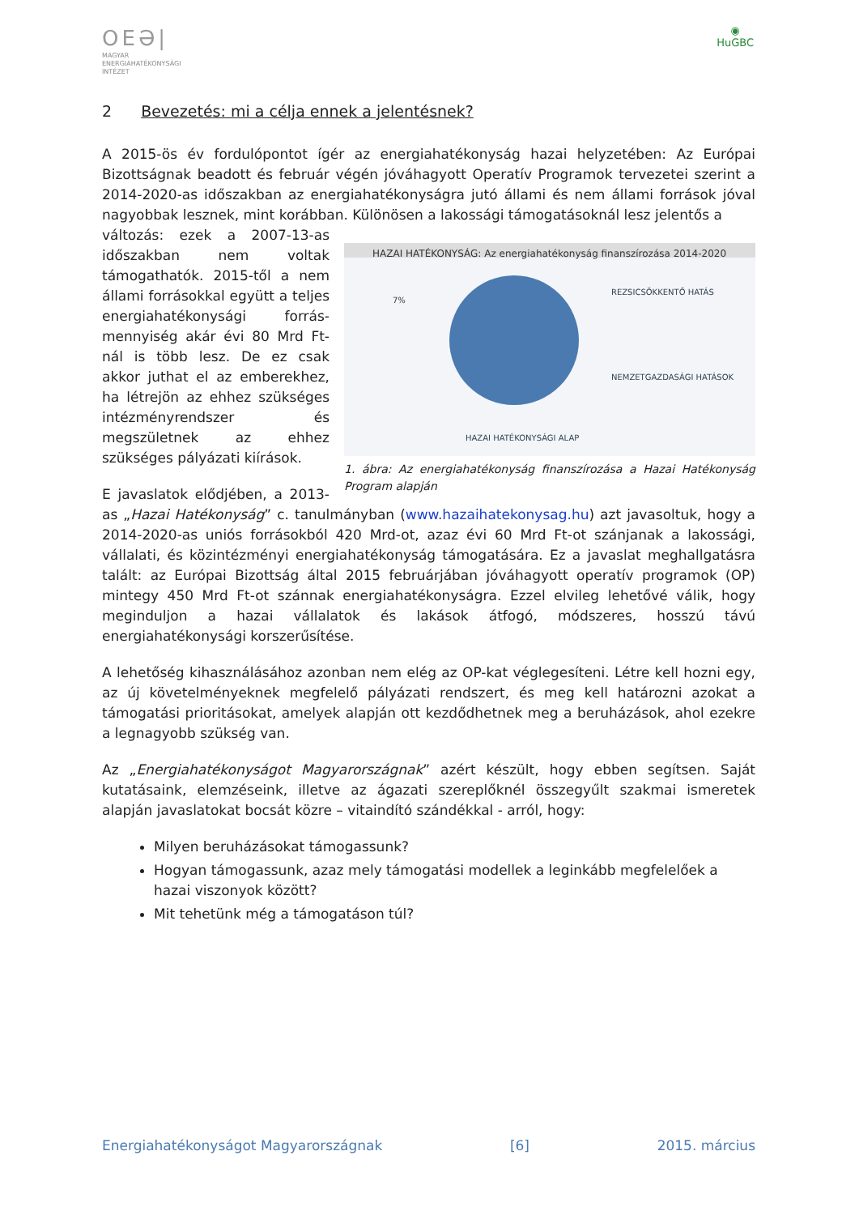OEƏ|
MAGYAR
ENERGIAHATÉKONYSÁGI
INTÉZET
◉
HuGBC
2 Bevezetés: mi a célja ennek a jelentésnek?
A 2015-ös év fordulópontot ígér az energiahatékonyság hazai helyzetében: Az Európai Bizottságnak beadott és február végén jóváhagyott Operatív Programok tervezetei szerint a 2014-2020-as időszakban az energiahatékonyságra jutó állami és nem állami források jóval nagyobbak lesznek, mint korábban. Különösen a lakossági támogatásoknál lesz jelentős a
HAZAI HATÉKONYSÁG: Az energiahatékonyság finanszírozása 2014-2020
7%
REZSICSÖKKENTŐ HATÁS
NEMZETGAZDASÁGI HATÁSOK
HAZAI HATÉKONYSÁGI ALAP
1. ábra: Az energiahatékonyság finanszírozása a Hazai Hatékonyság Program alapján
változás: ezek a 2007-13-as időszakban nem voltak támogathatók. 2015-től a nem állami forrásokkal együtt a teljes energiahatékonysági forrás-mennyiség akár évi 80 Mrd Ft-nál is több lesz. De ez csak akkor juthat el az emberekhez, ha létrejön az ehhez szükséges intézményrendszer és megszületnek az ehhez szükséges pályázati kiírások.
E javaslatok elődjében, a 2013-as „Hazai Hatékonyság” c. tanulmányban (www.hazaihatekonysag.hu) azt javasoltuk, hogy a 2014-2020-as uniós forrásokból 420 Mrd-ot, azaz évi 60 Mrd Ft-ot szánjanak a lakossági, vállalati, és közintézményi energiahatékonyság támogatására. Ez a javaslat meghallgatásra talált: az Európai Bizottság által 2015 februárjában jóváhagyott operatív programok (OP) mintegy 450 Mrd Ft-ot szánnak energiahatékonyságra. Ezzel elvileg lehetővé válik, hogy meginduljon a hazai vállalatok és lakások átfogó, módszeres, hosszú távú energiahatékonysági korszerűsítése.
A lehetőség kihasználásához azonban nem elég az OP-kat véglegesíteni. Létre kell hozni egy, az új követelményeknek megfelelő pályázati rendszert, és meg kell határozni azokat a támogatási prioritásokat, amelyek alapján ott kezdődhetnek meg a beruházások, ahol ezekre a legnagyobb szükség van.
Az „Energiahatékonyságot Magyarországnak” azért készült, hogy ebben segítsen. Saját kutatásaink, elemzéseink, illetve az ágazati szereplőknél összegyűlt szakmai ismeretek alapján javaslatokat bocsát közre – vitaindító szándékkal - arról, hogy:
Milyen beruházásokat támogassunk?
Hogyan támogassunk, azaz mely támogatási modellek a leginkább megfelelőek a hazai viszonyok között?
Mit tehetünk még a támogatáson túl?
Energiahatékonyságot Magyarországnak [6] 2015. március